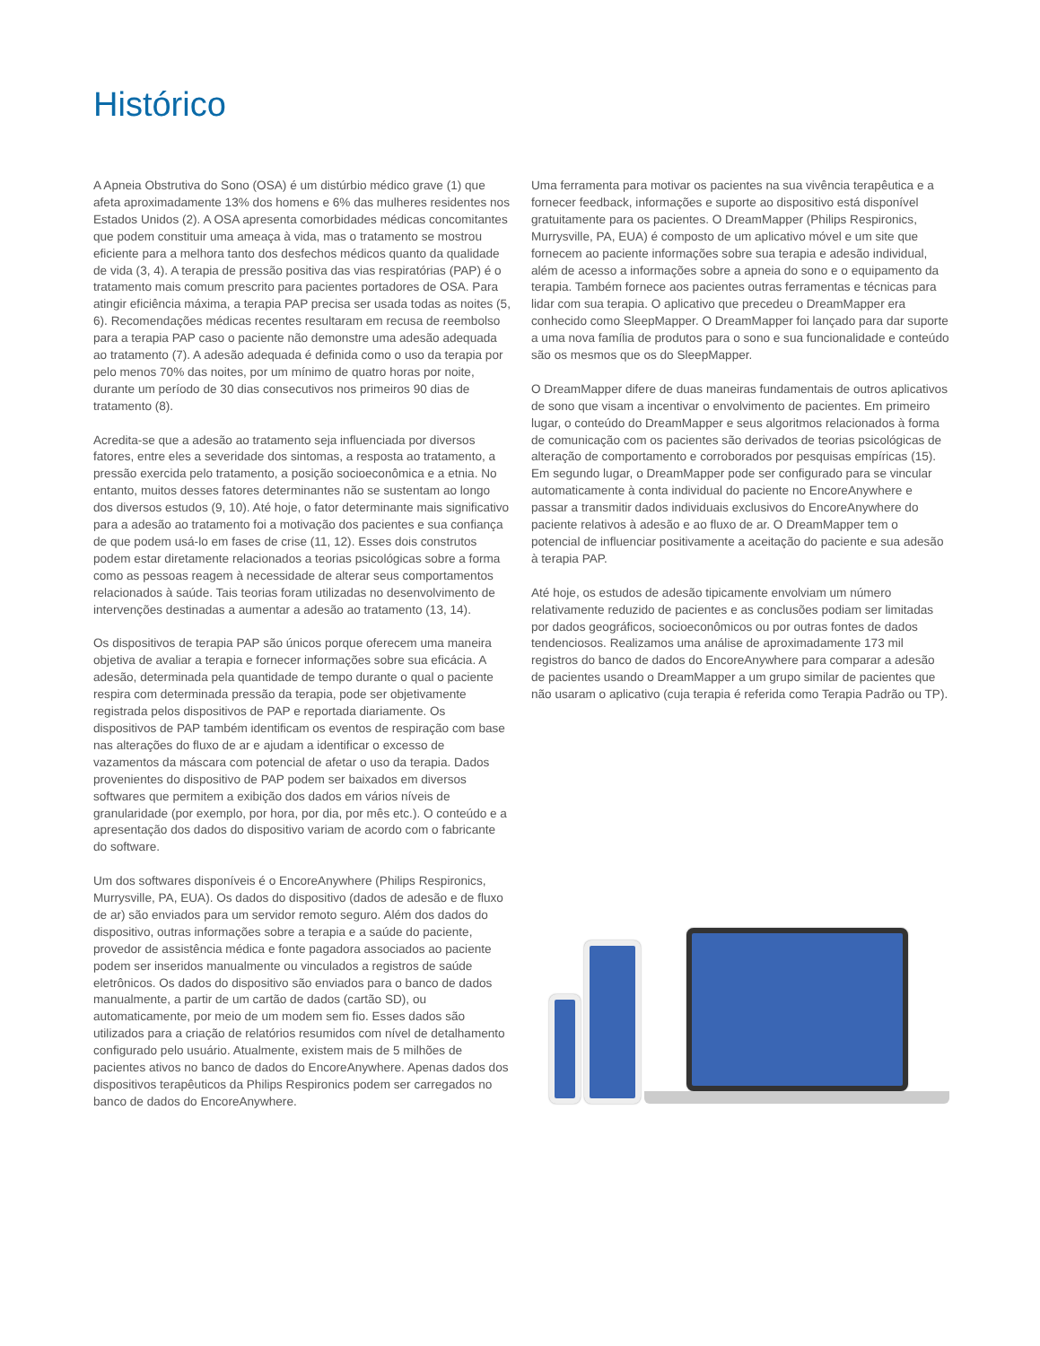Histórico
A Apneia Obstrutiva do Sono (OSA) é um distúrbio médico grave (1) que afeta aproximadamente 13% dos homens e 6% das mulheres residentes nos Estados Unidos (2). A OSA apresenta comorbidades médicas concomitantes que podem constituir uma ameaça à vida, mas o tratamento se mostrou eficiente para a melhora tanto dos desfechos médicos quanto da qualidade de vida (3, 4). A terapia de pressão positiva das vias respiratórias (PAP) é o tratamento mais comum prescrito para pacientes portadores de OSA. Para atingir eficiência máxima, a terapia PAP precisa ser usada todas as noites (5, 6). Recomendações médicas recentes resultaram em recusa de reembolso para a terapia PAP caso o paciente não demonstre uma adesão adequada ao tratamento (7). A adesão adequada é definida como o uso da terapia por pelo menos 70% das noites, por um mínimo de quatro horas por noite, durante um período de 30 dias consecutivos nos primeiros 90 dias de tratamento (8).
Acredita-se que a adesão ao tratamento seja influenciada por diversos fatores, entre eles a severidade dos sintomas, a resposta ao tratamento, a pressão exercida pelo tratamento, a posição socioeconômica e a etnia. No entanto, muitos desses fatores determinantes não se sustentam ao longo dos diversos estudos (9, 10). Até hoje, o fator determinante mais significativo para a adesão ao tratamento foi a motivação dos pacientes e sua confiança de que podem usá-lo em fases de crise (11, 12). Esses dois construtos podem estar diretamente relacionados a teorias psicológicas sobre a forma como as pessoas reagem à necessidade de alterar seus comportamentos relacionados à saúde. Tais teorias foram utilizadas no desenvolvimento de intervenções destinadas a aumentar a adesão ao tratamento (13, 14).
Os dispositivos de terapia PAP são únicos porque oferecem uma maneira objetiva de avaliar a terapia e fornecer informações sobre sua eficácia. A adesão, determinada pela quantidade de tempo durante o qual o paciente respira com determinada pressão da terapia, pode ser objetivamente registrada pelos dispositivos de PAP e reportada diariamente. Os dispositivos de PAP também identificam os eventos de respiração com base nas alterações do fluxo de ar e ajudam a identificar o excesso de vazamentos da máscara com potencial de afetar o uso da terapia. Dados provenientes do dispositivo de PAP podem ser baixados em diversos softwares que permitem a exibição dos dados em vários níveis de granularidade (por exemplo, por hora, por dia, por mês etc.). O conteúdo e a apresentação dos dados do dispositivo variam de acordo com o fabricante do software.
Um dos softwares disponíveis é o EncoreAnywhere (Philips Respironics, Murrysville, PA, EUA). Os dados do dispositivo (dados de adesão e de fluxo de ar) são enviados para um servidor remoto seguro. Além dos dados do dispositivo, outras informações sobre a terapia e a saúde do paciente, provedor de assistência médica e fonte pagadora associados ao paciente podem ser inseridos manualmente ou vinculados a registros de saúde eletrônicos. Os dados do dispositivo são enviados para o banco de dados manualmente, a partir de um cartão de dados (cartão SD), ou automaticamente, por meio de um modem sem fio. Esses dados são utilizados para a criação de relatórios resumidos com nível de detalhamento configurado pelo usuário. Atualmente, existem mais de 5 milhões de pacientes ativos no banco de dados do EncoreAnywhere. Apenas dados dos dispositivos terapêuticos da Philips Respironics podem ser carregados no banco de dados do EncoreAnywhere.
Uma ferramenta para motivar os pacientes na sua vivência terapêutica e a fornecer feedback, informações e suporte ao dispositivo está disponível gratuitamente para os pacientes. O DreamMapper (Philips Respironics, Murrysville, PA, EUA) é composto de um aplicativo móvel e um site que fornecem ao paciente informações sobre sua terapia e adesão individual, além de acesso a informações sobre a apneia do sono e o equipamento da terapia. Também fornece aos pacientes outras ferramentas e técnicas para lidar com sua terapia. O aplicativo que precedeu o DreamMapper era conhecido como SleepMapper. O DreamMapper foi lançado para dar suporte a uma nova família de produtos para o sono e sua funcionalidade e conteúdo são os mesmos que os do SleepMapper.
O DreamMapper difere de duas maneiras fundamentais de outros aplicativos de sono que visam a incentivar o envolvimento de pacientes. Em primeiro lugar, o conteúdo do DreamMapper e seus algoritmos relacionados à forma de comunicação com os pacientes são derivados de teorias psicológicas de alteração de comportamento e corroborados por pesquisas empíricas (15). Em segundo lugar, o DreamMapper pode ser configurado para se vincular automaticamente à conta individual do paciente no EncoreAnywhere e passar a transmitir dados individuais exclusivos do EncoreAnywhere do paciente relativos à adesão e ao fluxo de ar. O DreamMapper tem o potencial de influenciar positivamente a aceitação do paciente e sua adesão à terapia PAP.
Até hoje, os estudos de adesão tipicamente envolviam um número relativamente reduzido de pacientes e as conclusões podiam ser limitadas por dados geográficos, socioeconômicos ou por outras fontes de dados tendenciosos. Realizamos uma análise de aproximadamente 173 mil registros do banco de dados do EncoreAnywhere para comparar a adesão de pacientes usando o DreamMapper a um grupo similar de pacientes que não usaram o aplicativo (cuja terapia é referida como Terapia Padrão ou TP).